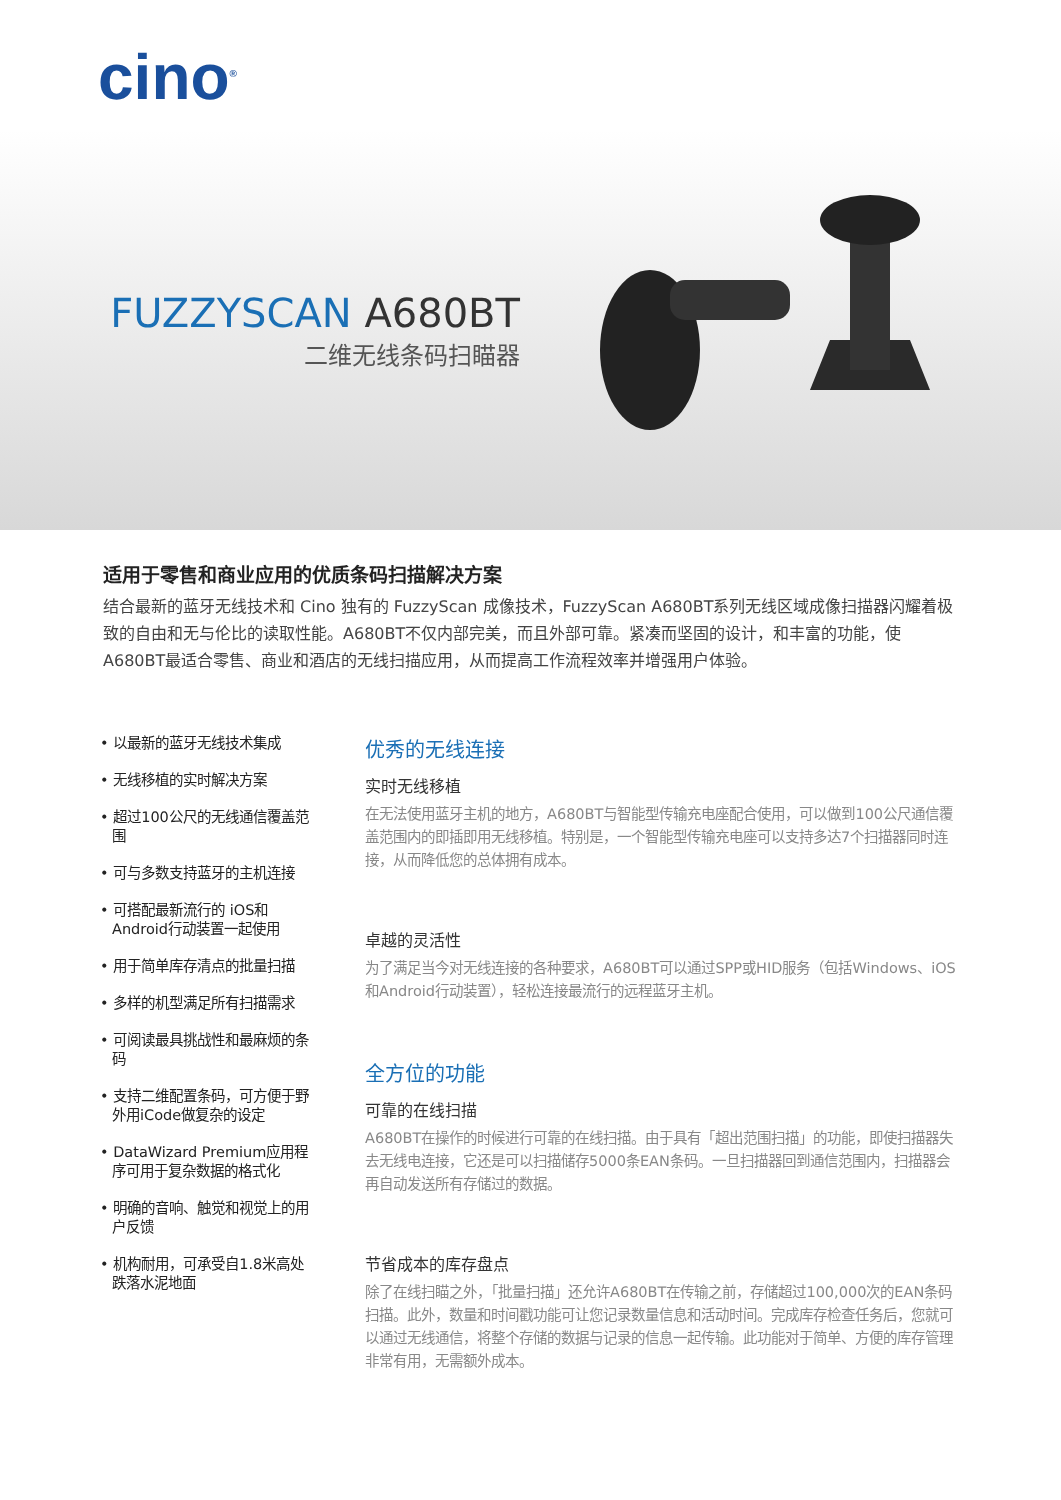cino<sup>®</sup>
FUZZYSCAN A680BT
二维无线条码扫瞄器
适用于零售和商业应用的优质条码扫描解决方案
结合最新的蓝牙无线技术和 Cino 独有的 FuzzyScan 成像技术，FuzzyScan A680BT系列无线区域成像扫描器闪耀着极致的自由和无与伦比的读取性能。A680BT不仅内部完美，而且外部可靠。紧凑而坚固的设计，和丰富的功能，使 A680BT最适合零售、商业和酒店的无线扫描应用，从而提高工作流程效率并增强用户体验。
• 以最新的蓝牙无线技术集成
• 无线移植的实时解决方案
• 超过100公尺的无线通信覆盖范围
• 可与多数支持蓝牙的主机连接
• 可搭配最新流行的 iOS和Android行动装置一起使用
• 用于简单库存清点的批量扫描
• 多样的机型满足所有扫描需求
• 可阅读最具挑战性和最麻烦的条码
• 支持二维配置条码，可方便于野外用iCode做复杂的设定
• DataWizard Premium应用程序可用于复杂数据的格式化
• 明确的音响、触觉和视觉上的用户反馈
• 机构耐用，可承受自1.8米高处跌落水泥地面
优秀的无线连接
实时无线移植
在无法使用蓝牙主机的地方，A680BT与智能型传输充电座配合使用，可以做到100公尺通信覆盖范围内的即插即用无线移植。特别是，一个智能型传输充电座可以支持多达7个扫描器同时连接，从而降低您的总体拥有成本。
卓越的灵活性
为了满足当今对无线连接的各种要求，A680BT可以通过SPP或HID服务（包括Windows、iOS和Android行动装置），轻松连接最流行的远程蓝牙主机。
全方位的功能
可靠的在线扫描
A680BT在操作的时候进行可靠的在线扫描。由于具有「超出范围扫描」的功能，即使扫描器失去无线电连接，它还是可以扫描储存5000条EAN条码。一旦扫描器回到通信范围内，扫描器会再自动发送所有存储过的数据。
节省成本的库存盘点
除了在线扫瞄之外，「批量扫描」还允许A680BT在传输之前，存储超过100,000次的EAN条码扫描。此外，数量和时间戳功能可让您记录数量信息和活动时间。完成库存检查任务后，您就可以通过无线通信，将整个存储的数据与记录的信息一起传输。此功能对于简单、方便的库存管理非常有用，无需额外成本。